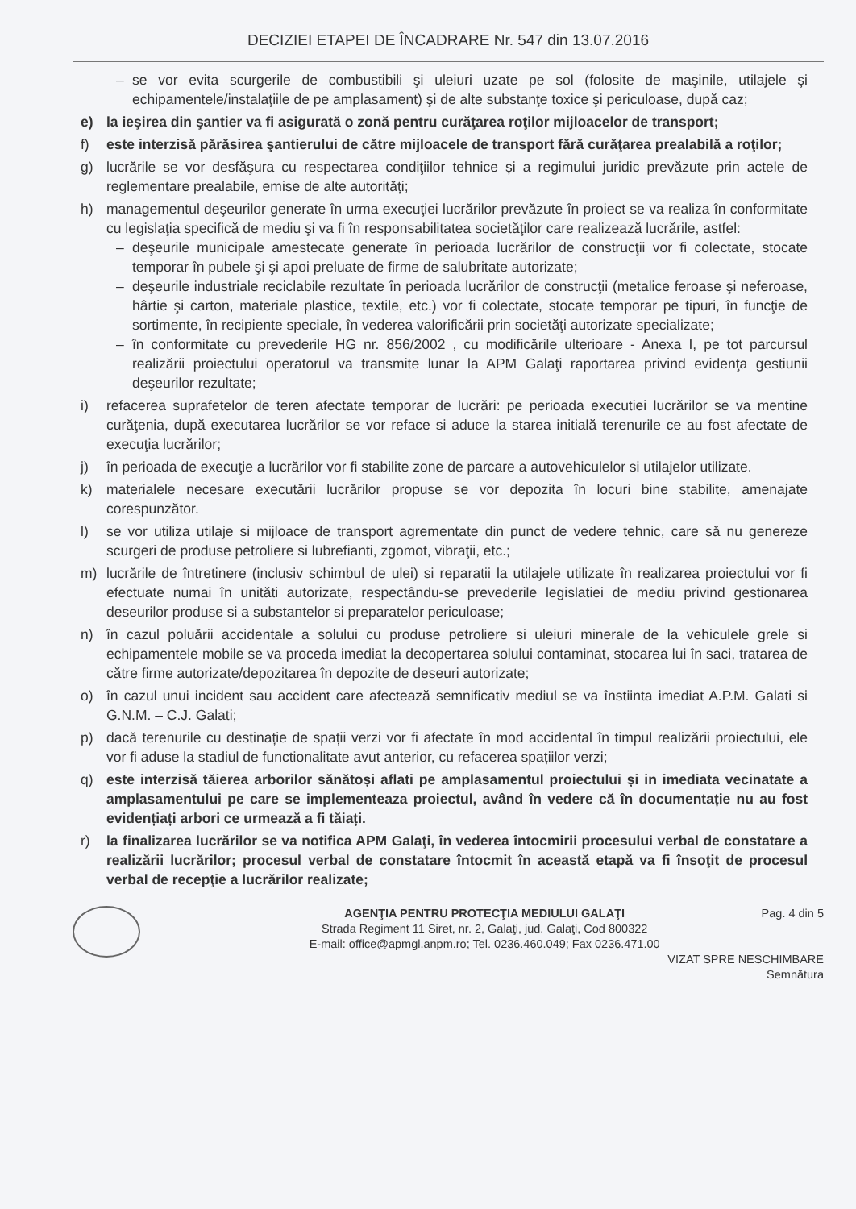DECIZIEI ETAPEI DE ÎNCADRARE Nr. 547 din 13.07.2016
– se vor evita scurgerile de combustibili şi uleiuri uzate pe sol (folosite de maşinile, utilajele şi echipamentele/instalaţiile de pe amplasament) şi de alte substanţe toxice şi periculoase, după caz;
e) la ieşirea din şantier va fi asigurată o zonă pentru curăţarea roţilor mijloacelor de transport;
f) este interzisă părăsirea şantierului de către mijloacele de transport fără curăţarea prealabilă a roţilor;
g) lucrările se vor desfăşura cu respectarea condiţiilor tehnice și a regimului juridic prevăzute prin actele de reglementare prealabile, emise de alte autorități;
h) managementul deşeurilor generate în urma execuţiei lucrărilor prevăzute în proiect se va realiza în conformitate cu legislaţia specifică de mediu şi va fi în responsabilitatea societăţilor care realizează lucrările, astfel:
– deşeurile municipale amestecate generate în perioada lucrărilor de construcţii vor fi colectate, stocate temporar în pubele şi şi apoi preluate de firme de salubritate autorizate;
– deşeurile industriale reciclabile rezultate în perioada lucrărilor de construcţii (metalice feroase şi neferoase, hârtie şi carton, materiale plastice, textile, etc.) vor fi colectate, stocate temporar pe tipuri, în funcţie de sortimente, în recipiente speciale, în vederea valorificării prin societăţi autorizate specializate;
– în conformitate cu prevederile HG nr. 856/2002 , cu modificările ulterioare - Anexa I, pe tot parcursul realizării proiectului operatorul va transmite lunar la APM Galaţi raportarea privind evidenţa gestiunii deşeurilor rezultate;
i) refacerea suprafetelor de teren afectate temporar de lucrări: pe perioada executiei lucrărilor se va mentine curăţenia, după executarea lucrărilor se vor reface si aduce la starea initială terenurile ce au fost afectate de execuţia lucrărilor;
j) în perioada de execuţie a lucrărilor vor fi stabilite zone de parcare a autovehiculelor si utilajelor utilizate.
k) materialele necesare executării lucrărilor propuse se vor depozita în locuri bine stabilite, amenajate corespunzător.
l) se vor utiliza utilaje si mijloace de transport agrementate din punct de vedere tehnic, care să nu genereze scurgeri de produse petroliere si lubrefianti, zgomot, vibraţii, etc.;
m) lucrările de întretinere (inclusiv schimbul de ulei) si reparatii la utilajele utilizate în realizarea proiectului vor fi efectuate numai în unităti autorizate, respectându-se prevederile legislatiei de mediu privind gestionarea deseurilor produse si a substantelor si preparatelor periculoase;
n) în cazul poluării accidentale a solului cu produse petroliere si uleiuri minerale de la vehiculele grele si echipamentele mobile se va proceda imediat la decopertarea solului contaminat, stocarea lui în saci, tratarea de către firme autorizate/depozitarea în depozite de deseuri autorizate;
o) în cazul unui incident sau accident care afectează semnificativ mediul se va înstiinta imediat A.P.M. Galati si G.N.M. – C.J. Galati;
p) dacă terenurile cu destinație de spații verzi vor fi afectate în mod accidental în timpul realizării proiectului, ele vor fi aduse la stadiul de functionalitate avut anterior, cu refacerea spațiilor verzi;
q) este interzisă tăierea arborilor sănătoși aflati pe amplasamentul proiectului și in imediata vecinatate a amplasamentului pe care se implementeaza proiectul, având în vedere că în documentație nu au fost evidențiați arbori ce urmează a fi tăiați.
r) la finalizarea lucrărilor se va notifica APM Galaţi, în vederea întocmirii procesului verbal de constatare a realizării lucrărilor; procesul verbal de constatare întocmit în această etapă va fi însoţit de procesul verbal de recepţie a lucrărilor realizate;
AGENŢIA PENTRU PROTECŢIA MEDIULUI GALAŢI
Strada Regiment 11 Siret, nr. 2, Galaţi, jud. Galaţi, Cod 800322
E-mail: office@apmgl.anpm.ro; Tel. 0236.460.049; Fax 0236.471.00
Pag. 4 din 5
VIZAT SPRE NESCHIMBARE
Semnătura